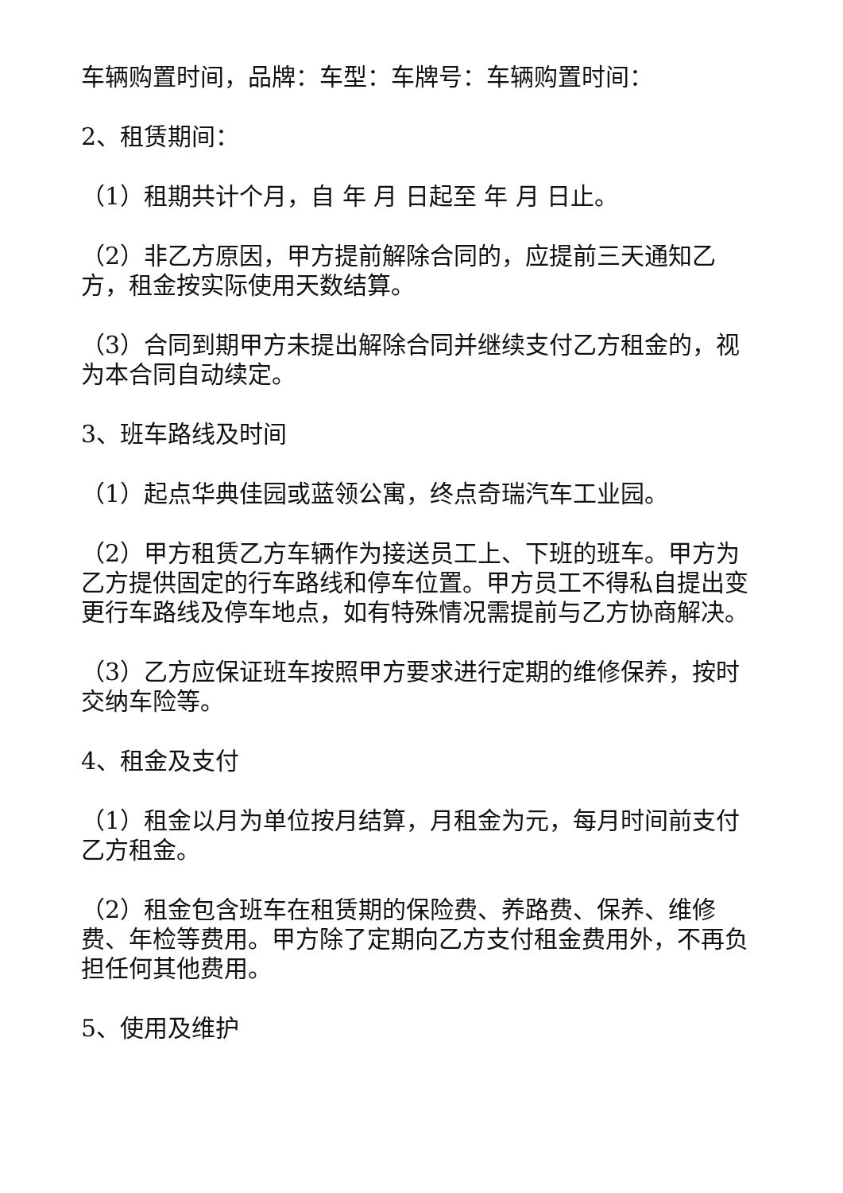车辆购置时间，品牌：车型：车牌号：车辆购置时间：
2、租赁期间：
（1）租期共计个月，自 年 月 日起至 年 月 日止。
（2）非乙方原因，甲方提前解除合同的，应提前三天通知乙方，租金按实际使用天数结算。
（3）合同到期甲方未提出解除合同并继续支付乙方租金的，视为本合同自动续定。
3、班车路线及时间
（1）起点华典佳园或蓝领公寓，终点奇瑞汽车工业园。
（2）甲方租赁乙方车辆作为接送员工上、下班的班车。甲方为乙方提供固定的行车路线和停车位置。甲方员工不得私自提出变更行车路线及停车地点，如有特殊情况需提前与乙方协商解决。
（3）乙方应保证班车按照甲方要求进行定期的维修保养，按时交纳车险等。
4、租金及支付
（1）租金以月为单位按月结算，月租金为元，每月时间前支付乙方租金。
（2）租金包含班车在租赁期的保险费、养路费、保养、维修费、年检等费用。甲方除了定期向乙方支付租金费用外，不再负担任何其他费用。
5、使用及维护